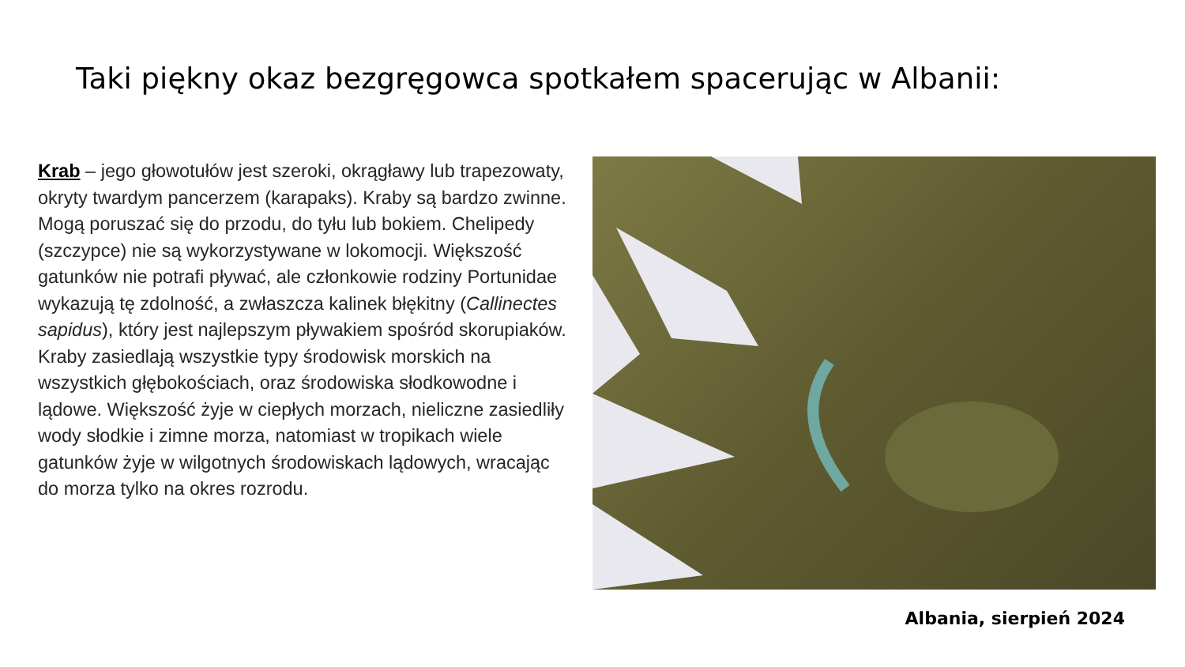Taki piękny okaz bezgręgowca spotkałem spacerując w Albanii:
Krab – jego głowotułów jest szeroki, okrągławy lub trapezowaty, okryty twardym pancerzem (karapaks). Kraby są bardzo zwinne. Mogą poruszać się do przodu, do tyłu lub bokiem. Chelipedy (szczypce) nie są wykorzystywane w lokomocji. Większość gatunków nie potrafi pływać, ale członkowie rodziny Portunidae wykazują tę zdolność, a zwłaszcza kalinek błękitny (Callinectes sapidus), który jest najlepszym pływakiem spośród skorupiaków. Kraby zasiedlają wszystkie typy środowisk morskich na wszystkich głębokościach, oraz środowiska słodkowodne i lądowe. Większość żyje w ciepłych morzach, nieliczne zasiedliły wody słodkie i zimne morza, natomiast w tropikach wiele gatunków żyje w wilgotnych środowiskach lądowych, wracając do morza tylko na okres rozrodu.
Albania, sierpień 2024